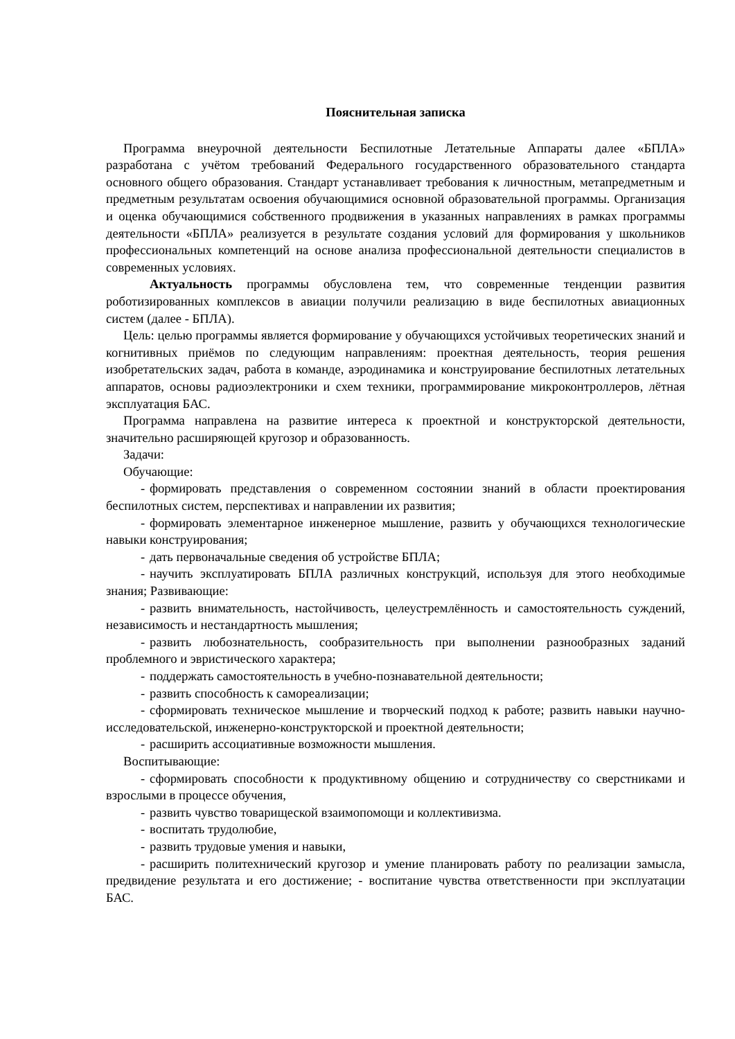Пояснительная записка
Программа внеурочной деятельности Беспилотные Летательные Аппараты далее «БПЛА» разработана с учётом требований Федерального государственного образовательного стандарта основного общего образования. Стандарт устанавливает требования к личностным, метапредметным и предметным результатам освоения обучающимися основной образовательной программы. Организация и оценка обучающимися собственного продвижения в указанных направлениях в рамках программы деятельности «БПЛА» реализуется в результате создания условий для формирования у школьников профессиональных компетенций на основе анализа профессиональной деятельности специалистов в современных условиях.
Актуальность программы обусловлена тем, что современные тенденции развития роботизированных комплексов в авиации получили реализацию в виде беспилотных авиационных систем (далее - БПЛА).
Цель: целью программы является формирование у обучающихся устойчивых теоретических знаний и когнитивных приёмов по следующим направлениям: проектная деятельность, теория решения изобретательских задач, работа в команде, аэродинамика и конструирование беспилотных летательных аппаратов, основы радиоэлектроники и схем техники, программирование микроконтроллеров, лётная эксплуатация БАС.
Программа направлена на развитие интереса к проектной и конструкторской деятельности, значительно расширяющей кругозор и образованность.
Задачи:
Обучающие:
- формировать представления о современном состоянии знаний в области проектирования беспилотных систем, перспективах и направлении их развития;
- формировать элементарное инженерное мышление, развить у обучающихся технологические навыки конструирования;
- дать первоначальные сведения об устройстве БПЛА;
- научить эксплуатировать БПЛА различных конструкций, используя для этого необходимые знания; Развивающие:
- развить внимательность, настойчивость, целеустремлённость и самостоятельность суждений, независимость и нестандартность мышления;
- развить любознательность, сообразительность при выполнении разнообразных заданий проблемного и эвристического характера;
- поддержать самостоятельность в учебно-познавательной деятельности;
- развить способность к самореализации;
- сформировать техническое мышление и творческий подход к работе; развить навыки научно-исследовательской, инженерно-конструкторской и проектной деятельности;
- расширить ассоциативные возможности мышления.
Воспитывающие:
- сформировать способности к продуктивному общению и сотрудничеству со сверстниками и взрослыми в процессе обучения,
- развить чувство товарищеской взаимопомощи и коллективизма.
- воспитать трудолюбие,
- развить трудовые умения и навыки,
- расширить политехнический кругозор и умение планировать работу по реализации замысла, предвидение результата и его достижение; - воспитание чувства ответственности при эксплуатации БАС.